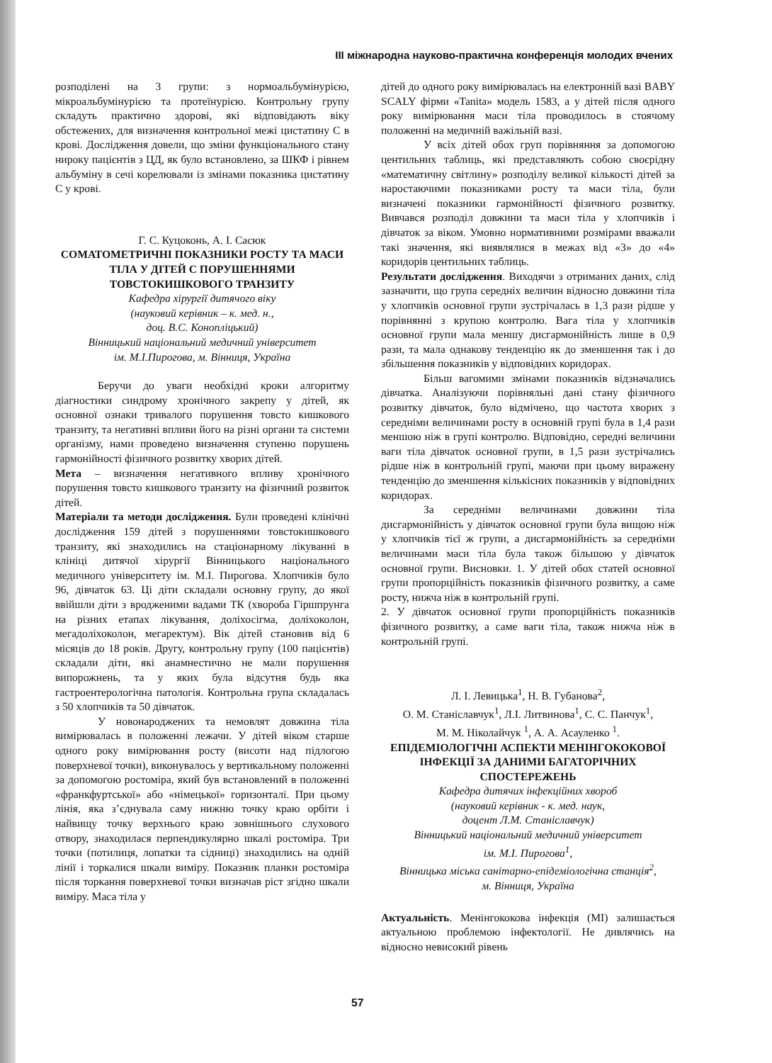ІІІ міжнародна науково-практична конференція молодих вчених
розподілені на 3 групи: з нормоальбумінурією, мікроальбумінурією та протеїнурією. Контрольну групу складуть практично здорові, які відповідають віку обстежених, для визначення контрольної межі цистатину С в крові. Дослідження довели, що зміни функціонального стану нироку пацієнтів з ЦД, як було встановлено, за ШКФ і рівнем альбуміну в сечі корелювали із змінами показника цистатину С у крові.
Г. С. Куцоконь, А. І. Сасюк
СОМАТОМЕТРИЧНІ ПОКАЗНИКИ РОСТУ ТА МАСИ ТІЛА У ДІТЕЙ С ПОРУШЕННЯМИ ТОВСТОКИШКОВОГО ТРАНЗИТУ
Кафедра хірургії дитячого віку
(науковий керівник – к. мед. н.,
доц. В.С. Конопліцький)
Вінницький національний медичний університет
ім. М.І.Пирогова, м. Вінниця, Україна
Беручи до уваги необхідні кроки алгоритму діагностики синдрому хронічного закрепу у дітей, як основної ознаки тривалого порушення товсто кишкового транзиту, та негативні впливи його на різні органи та системи організму, нами проведено визначення ступеню порушень гармонійності фізичного розвитку хворих дітей.
Мета – визначення негативного впливу хронічного порушення товсто кишкового транзиту на фізичний розвиток дітей.
Матеріали та методи дослідження. Були проведені клінічні дослідження 159 дітей з порушеннями товстокишкового транзиту, які знаходились на стаціонарному лікуванні в клініці дитячої хірургії Вінницького національного медичного університету ім. М.І. Пирогова. Хлопчиків було 96, дівчаток 63. Ці діти складали основну групу, до якої ввійшли діти з вродженими вадами ТК (хвороба Гіршпрунга на різних етапах лікування, доліхосігма, доліхоколон, мегадоліхоколон, мегаректум). Вік дітей становив від 6 місяців до 18 років. Другу, контрольну групу (100 пацієнтів) складали діти, які анамнестично не мали порушення випорожнень, та у яких була відсутня будь яка гастроентерологічна патологія. Контрольна група складалась з 50 хлопчиків та 50 дівчаток.
У новонароджених та немовлят довжина тіла вимірювалась в положенні лежачи. У дітей віком старше одного року вимірювання росту (висоти над підлогою поверхневої точки), виконувалось у вертикальному положенні за допомогою ростоміра, який був встановлений в положенні «франкфуртської» або «німецької» горизонталі. При цьому лінія, яка з’єднувала саму нижню точку краю орбіти і найвищу точку верхнього краю зовнішнього слухового отвору, знаходилася перпендикулярно шкалі ростоміра. Три точки (потилиця, лопатки та сідниці) знаходились на одній лінії і торкалися шкали виміру. Показник планки ростоміра після торкання поверхневої точки визначав ріст згідно шкали виміру. Маса тіла у
дітей до одного року вимірювалась на електронній вазі BABY SCALY фірми «Tanita» модель 1583, а у дітей після одного року вимірювання маси тіла проводилось в стоячому положенні на медичній важільній вазі.
У всіх дітей обох груп порівняння за допомогою центильних таблиць, які представляють собою своєрідну «математичну світлину» розподілу великої кількості дітей за наростаючими показниками росту та маси тіла, були визначені показники гармонійності фізичного розвитку. Вивчався розподіл довжини та маси тіла у хлопчиків і дівчаток за віком. Умовно нормативними розмірами вважали такі значення, які виявлялися в межах від «3» до «4» коридорів центильних таблиць.
Результати дослідження. Виходячи з отриманих даних, слід зазначити, що група середніх величин відносно довжини тіла у хлопчиків основної групи зустрічалась в 1,3 рази рідше у порівнянні з крупою контролю. Вага тіла у хлопчиків основної групи мала меншу дисгармонійність лише в 0,9 рази, та мала однакову тенденцію як до зменшення так і до збільшення показників у відповідних коридорах.
Більш вагомими змінами показників відзначались дівчатка. Аналізуючи порівняльні дані стану фізичного розвитку дівчаток, було відмічено, що частота хворих з середніми величинами росту в основній групі була в 1,4 рази меншою ніж в групі контролю. Відповідно, середні величини ваги тіла дівчаток основної групи, в 1,5 рази зустрічались рідше ніж в контрольній групі, маючи при цьому виражену тенденцію до зменшення кількісних показників у відповідних коридорах.
За середніми величинами довжини тіла дисгармонійність у дівчаток основної групи була вищою ніж у хлопчиків тієї ж групи, а дисгармонійність за середніми величинами маси тіла була також більшою у дівчаток основної групи. Висновки. 1. У дітей обох статей основної групи пропорційність показників фізичного розвитку, а саме росту, нижча ніж в контрольній групі.
2. У дівчаток основної групи пропорційність показників фізичного розвитку, а саме ваги тіла, також нижча ніж в контрольній групі.
Л. І. Левицька<sup>1</sup>, Н. В. Губанова<sup>2</sup>,
О. М. Станіславчук<sup>1</sup>, Л.І. Литвинова<sup>1</sup>, С. С. Панчук<sup>1</sup>,
М. М. Ніколайчук <sup>1</sup>, А. А. Асауленко <sup>1</sup>.
ЕПІДЕМІОЛОГІЧНІ АСПЕКТИ МЕНІНГОКОКОВОЇ ІНФЕКЦІЇ ЗА ДАНИМИ БАГАТОРІЧНИХ СПОСТЕРЕЖЕНЬ
Кафедра дитячих інфекційних хвороб
(науковий керівник - к. мед. наук,
доцент Л.М. Станіславчук)
Вінницький національний медичний університет
ім. М.І. Пирогова<sup>1</sup>,
Вінницька міська санітарно-епідеміологічна станція<sup>2</sup>,
м. Вінниця, Україна
Актуальність. Менінгококова інфекція (МІ) залишається актуальною проблемою інфектології. Не дивлячись на відносно невисокий рівень
57